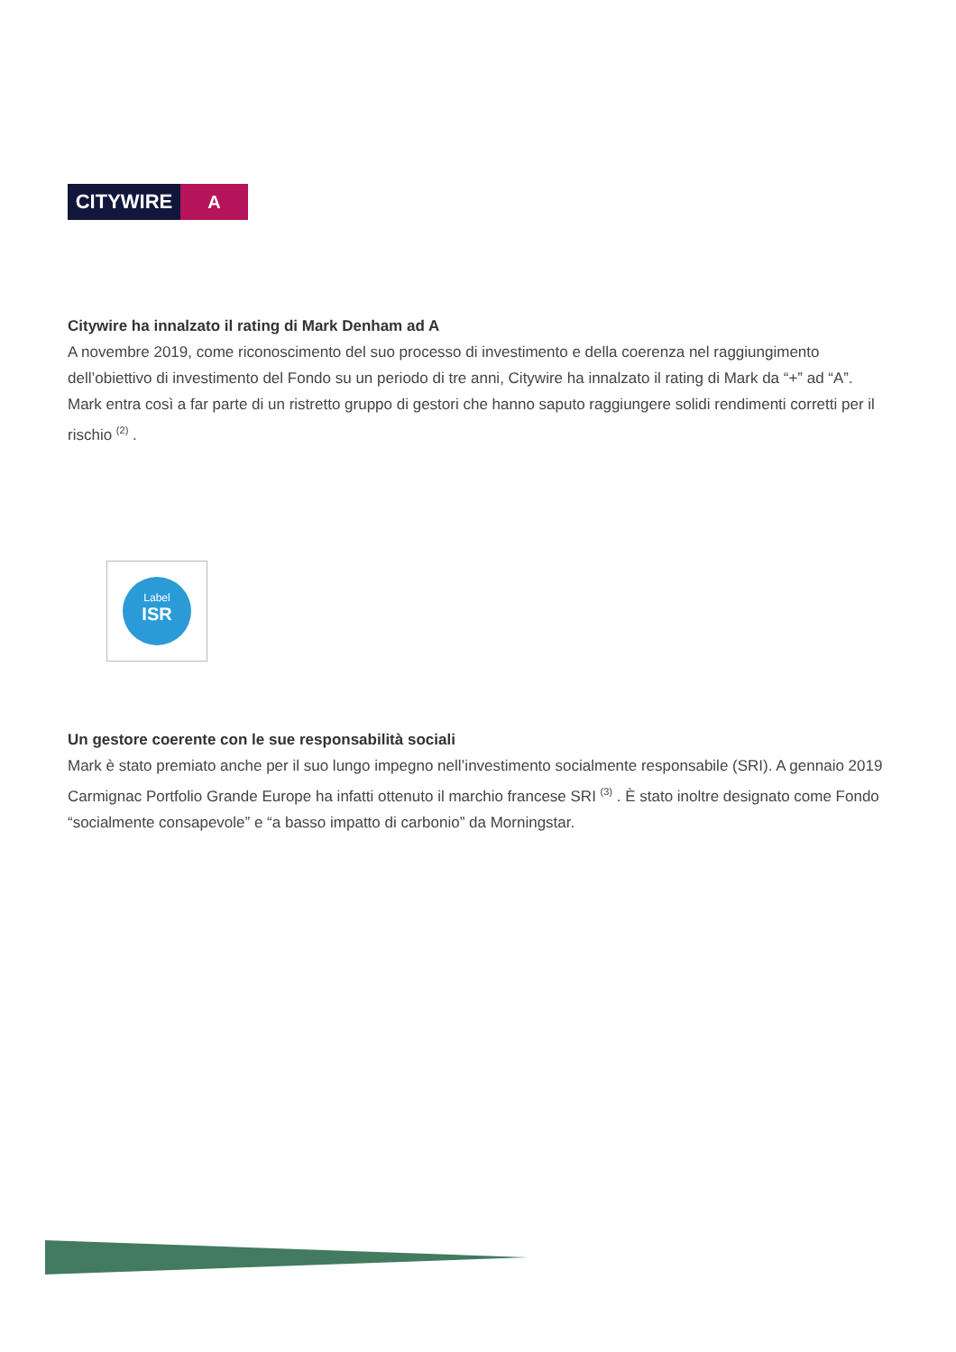CITYWIRE A
Citywire ha innalzato il rating di Mark Denham ad A
A novembre 2019, come riconoscimento del suo processo di investimento e della coerenza nel raggiungimento dell’obiettivo di investimento del Fondo su un periodo di tre anni, Citywire ha innalzato il rating di Mark da “+” ad “A”. Mark entra così a far parte di un ristretto gruppo di gestori che hanno saputo raggiungere solidi rendimenti corretti per il rischio <sup>(2)</sup> .
Label
ISR
Un gestore coerente con le sue responsabilità sociali
Mark è stato premiato anche per il suo lungo impegno nell’investimento socialmente responsabile (SRI). A gennaio 2019 Carmignac Portfolio Grande Europe ha infatti ottenuto il marchio francese SRI <sup>(3)</sup> . È stato inoltre designato come Fondo “socialmente consapevole” e “a basso impatto di carbonio” da Morningstar.